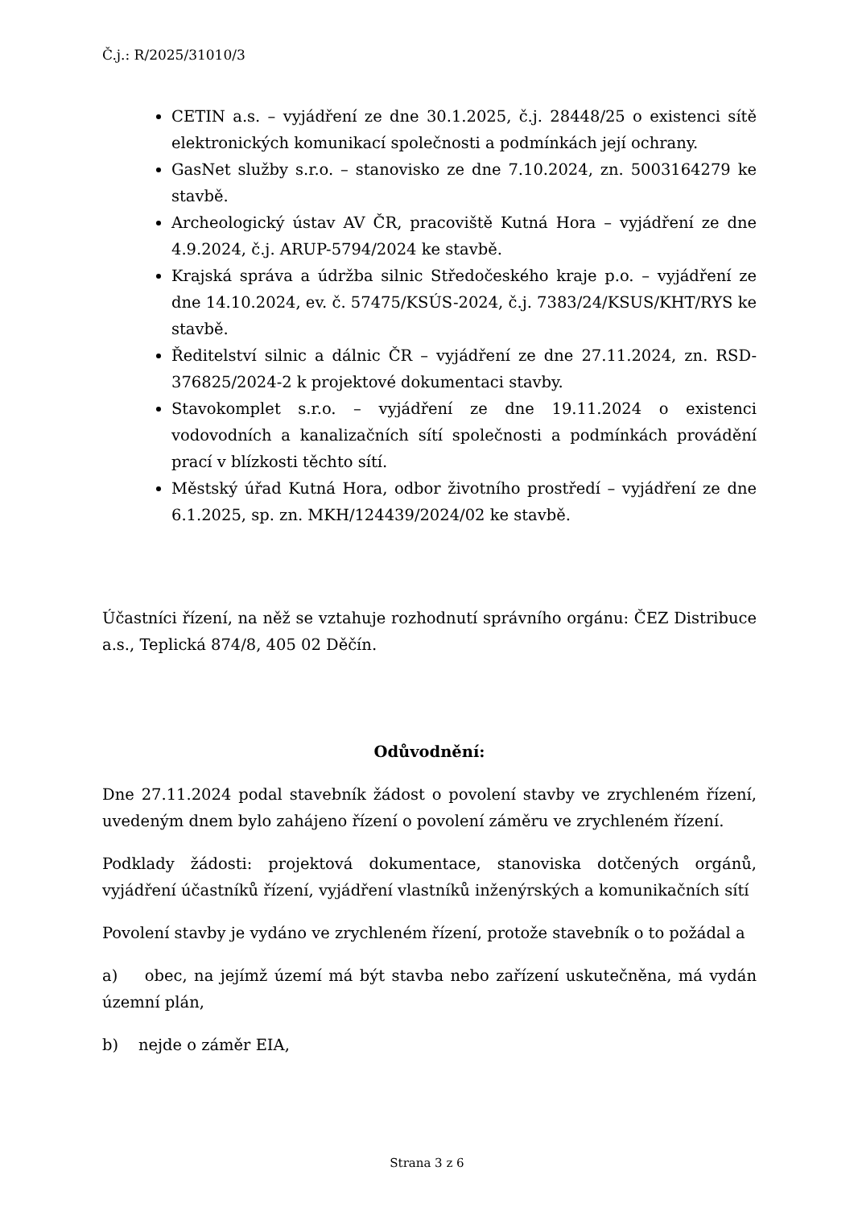Č.j.: R/2025/31010/3
CETIN a.s. – vyjádření ze dne 30.1.2025, č.j. 28448/25 o existenci sítě elektronických komunikací společnosti a podmínkách její ochrany.
GasNet služby s.r.o. – stanovisko ze dne 7.10.2024, zn. 5003164279 ke stavbě.
Archeologický ústav AV ČR, pracoviště Kutná Hora – vyjádření ze dne 4.9.2024, č.j. ARUP-5794/2024 ke stavbě.
Krajská správa a údržba silnic Středočeského kraje p.o. – vyjádření ze dne 14.10.2024, ev. č. 57475/KSÚS-2024, č.j. 7383/24/KSUS/KHT/RYS ke stavbě.
Ředitelství silnic a dálnic ČR – vyjádření ze dne 27.11.2024, zn. RSD-376825/2024-2 k projektové dokumentaci stavby.
Stavokomplet s.r.o. – vyjádření ze dne 19.11.2024 o existenci vodovodních a kanalizačních sítí společnosti a podmínkách provádění prací v blízkosti těchto sítí.
Městský úřad Kutná Hora, odbor životního prostředí – vyjádření ze dne 6.1.2025, sp. zn. MKH/124439/2024/02 ke stavbě.
Účastníci řízení, na něž se vztahuje rozhodnutí správního orgánu: ČEZ Distribuce a.s., Teplická 874/8, 405 02 Děčín.
Odůvodnění:
Dne 27.11.2024 podal stavebník žádost o povolení stavby ve zrychleném řízení, uvedeným dnem bylo zahájeno řízení o povolení záměru ve zrychleném řízení.
Podklady žádosti: projektová dokumentace, stanoviska dotčených orgánů, vyjádření účastníků řízení, vyjádření vlastníků inženýrských a komunikačních sítí
Povolení stavby je vydáno ve zrychleném řízení, protože stavebník o to požádal a
a) obec, na jejímž území má být stavba nebo zařízení uskutečněna, má vydán územní plán,
b) nejde o záměr EIA,
Strana 3 z 6